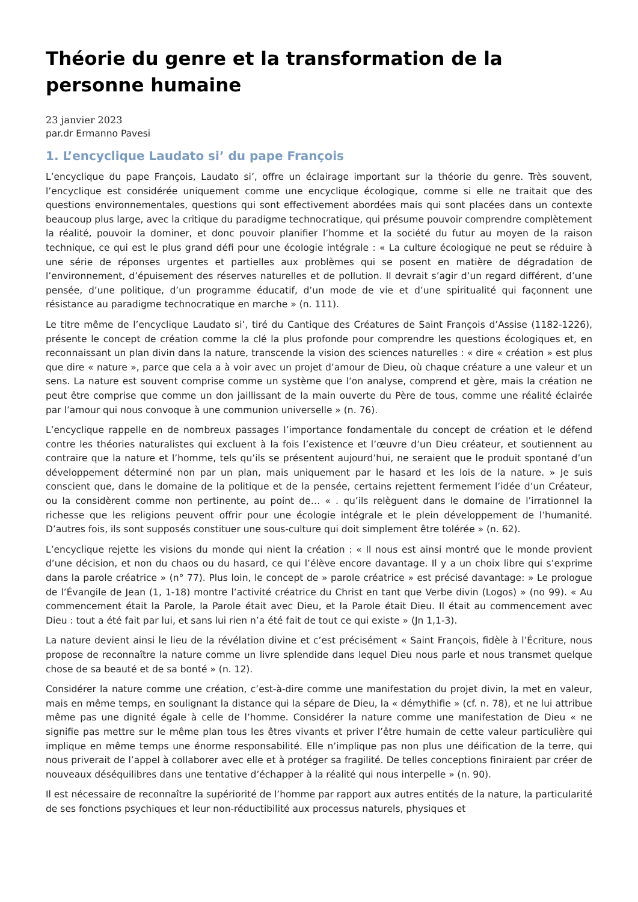Théorie du genre et la transformation de la personne humaine
23 janvier 2023
par.dr Ermanno Pavesi
1. L’encyclique Laudato si’ du pape François
L’encyclique du pape François, Laudato si’, offre un éclairage important sur la théorie du genre. Très souvent, l’encyclique est considérée uniquement comme une encyclique écologique, comme si elle ne traitait que des questions environnementales, questions qui sont effectivement abordées mais qui sont placées dans un contexte beaucoup plus large, avec la critique du paradigme technocratique, qui présume pouvoir comprendre complètement la réalité, pouvoir la dominer, et donc pouvoir planifier l’homme et la société du futur au moyen de la raison technique, ce qui est le plus grand défi pour une écologie intégrale : « La culture écologique ne peut se réduire à une série de réponses urgentes et partielles aux problèmes qui se posent en matière de dégradation de l’environnement, d’épuisement des réserves naturelles et de pollution. Il devrait s’agir d’un regard différent, d’une pensée, d’une politique, d’un programme éducatif, d’un mode de vie et d’une spiritualité qui façonnent une résistance au paradigme technocratique en marche » (n. 111).
Le titre même de l’encyclique Laudato si’, tiré du Cantique des Créatures de Saint François d’Assise (1182-1226), présente le concept de création comme la clé la plus profonde pour comprendre les questions écologiques et, en reconnaissant un plan divin dans la nature, transcende la vision des sciences naturelles : « dire « création » est plus que dire « nature », parce que cela a à voir avec un projet d’amour de Dieu, où chaque créature a une valeur et un sens. La nature est souvent comprise comme un système que l’on analyse, comprend et gère, mais la création ne peut être comprise que comme un don jaillissant de la main ouverte du Père de tous, comme une réalité éclairée par l’amour qui nous convoque à une communion universelle » (n. 76).
L’encyclique rappelle en de nombreux passages l’importance fondamentale du concept de création et le défend contre les théories naturalistes qui excluent à la fois l’existence et l’œuvre d’un Dieu créateur, et soutiennent au contraire que la nature et l’homme, tels qu’ils se présentent aujourd’hui, ne seraient que le produit spontané d’un développement déterminé non par un plan, mais uniquement par le hasard et les lois de la nature. » Je suis conscient que, dans le domaine de la politique et de la pensée, certains rejettent fermement l’idée d’un Créateur, ou la considèrent comme non pertinente, au point de… « . qu’ils relèguent dans le domaine de l’irrationnel la richesse que les religions peuvent offrir pour une écologie intégrale et le plein développement de l’humanité. D’autres fois, ils sont supposés constituer une sous-culture qui doit simplement être tolérée » (n. 62).
L’encyclique rejette les visions du monde qui nient la création : « Il nous est ainsi montré que le monde provient d’une décision, et non du chaos ou du hasard, ce qui l’élève encore davantage. Il y a un choix libre qui s’exprime dans la parole créatrice » (n° 77). Plus loin, le concept de » parole créatrice » est précisé davantage: » Le prologue de l’Évangile de Jean (1, 1-18) montre l’activité créatrice du Christ en tant que Verbe divin (Logos) » (no 99). « Au commencement était la Parole, la Parole était avec Dieu, et la Parole était Dieu. Il était au commencement avec Dieu : tout a été fait par lui, et sans lui rien n’a été fait de tout ce qui existe » (Jn 1,1-3).
La nature devient ainsi le lieu de la révélation divine et c’est précisément « Saint François, fidèle à l’Écriture, nous propose de reconnaître la nature comme un livre splendide dans lequel Dieu nous parle et nous transmet quelque chose de sa beauté et de sa bonté » (n. 12).
Considérer la nature comme une création, c’est-à-dire comme une manifestation du projet divin, la met en valeur, mais en même temps, en soulignant la distance qui la sépare de Dieu, la « démythifie » (cf. n. 78), et ne lui attribue même pas une dignité égale à celle de l’homme. Considérer la nature comme une manifestation de Dieu « ne signifie pas mettre sur le même plan tous les êtres vivants et priver l’être humain de cette valeur particulière qui implique en même temps une énorme responsabilité. Elle n’implique pas non plus une déification de la terre, qui nous priverait de l’appel à collaborer avec elle et à protéger sa fragilité. De telles conceptions finiraient par créer de nouveaux déséquilibres dans une tentative d’échapper à la réalité qui nous interpelle » (n. 90).
Il est nécessaire de reconnaître la supériorité de l’homme par rapport aux autres entités de la nature, la particularité de ses fonctions psychiques et leur non-réductibilité aux processus naturels, physiques et